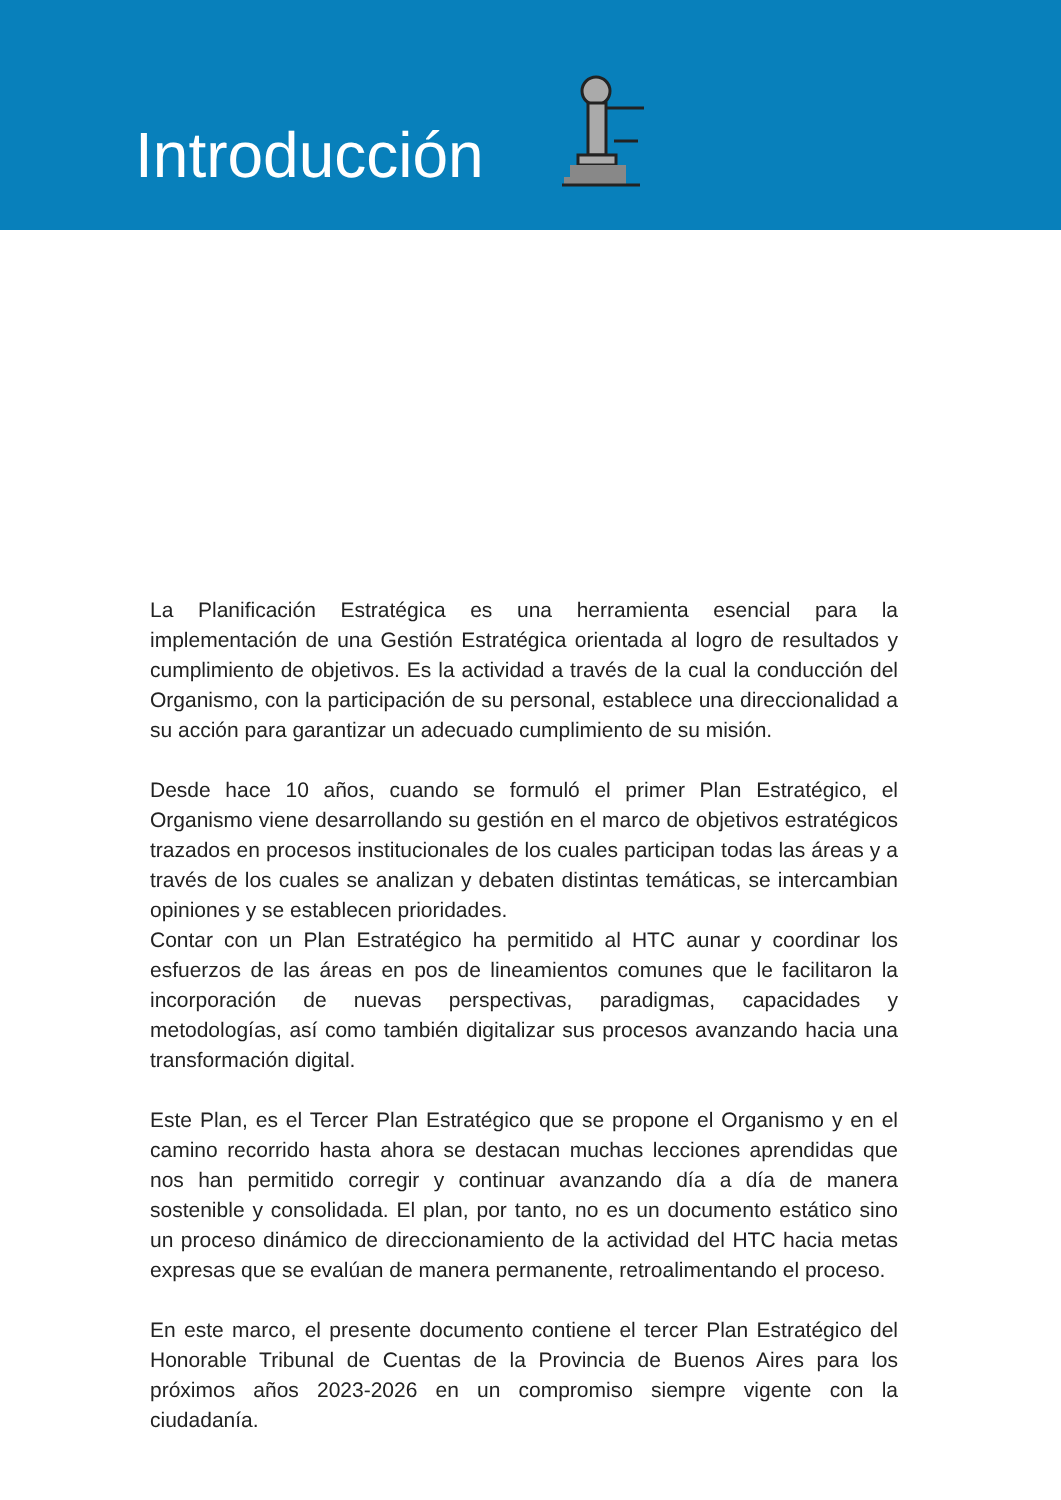Introducción
La Planificación Estratégica es una herramienta esencial para la implementación de una Gestión Estratégica orientada al logro de resultados y cumplimiento de objetivos. Es la actividad a través de la cual la conducción del Organismo, con la participación de su personal, establece una direccionalidad a su acción para garantizar un adecuado cumplimiento de su misión.
Desde hace 10 años, cuando se formuló el primer Plan Estratégico, el Organismo viene desarrollando su gestión en el marco de objetivos estratégicos trazados en procesos institucionales de los cuales participan todas las áreas y a través de los cuales se analizan y debaten distintas temáticas, se intercambian opiniones y se establecen prioridades.
Contar con un Plan Estratégico ha permitido al HTC aunar y coordinar los esfuerzos de las áreas en pos de lineamientos comunes que le facilitaron la incorporación de nuevas perspectivas, paradigmas, capacidades y metodologías, así como también digitalizar sus procesos avanzando hacia una transformación digital.
Este Plan, es el Tercer Plan Estratégico que se propone el Organismo y en el camino recorrido hasta ahora se destacan muchas lecciones aprendidas que nos han permitido corregir y continuar avanzando día a día de manera sostenible y consolidada. El plan, por tanto, no es un documento estático sino un proceso dinámico de direccionamiento de la actividad del HTC hacia metas expresas que se evalúan de manera permanente, retroalimentando el proceso.
En este marco, el presente documento contiene el tercer Plan Estratégico del Honorable Tribunal de Cuentas de la Provincia de Buenos Aires para los próximos años 2023-2026 en un compromiso siempre vigente con la ciudadanía.